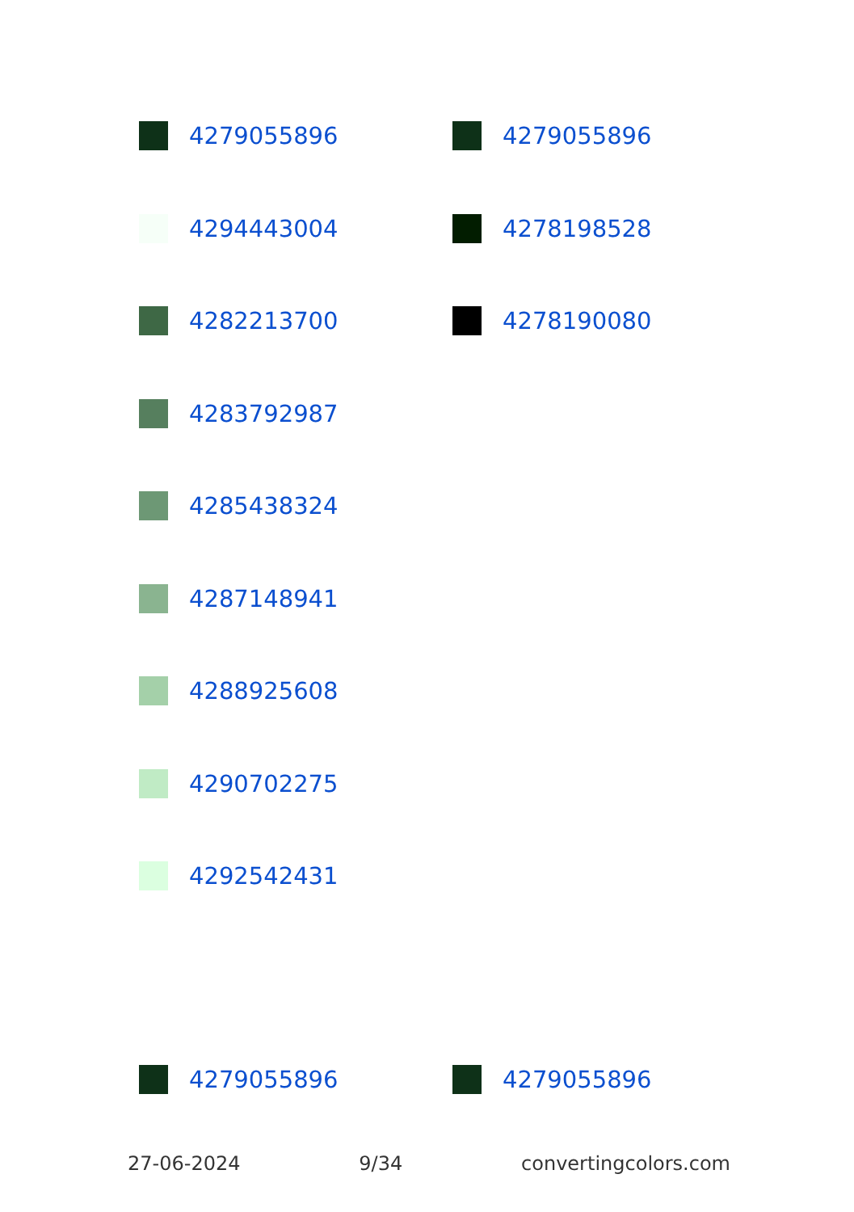4279055896
4294443004
4282213700
4283792987
4285438324
4287148941
4288925608
4290702275
4292542431
4279055896
4278198528
4278190080
4279055896 4279055896
27-06-2024 9/34 convertingcolors.com